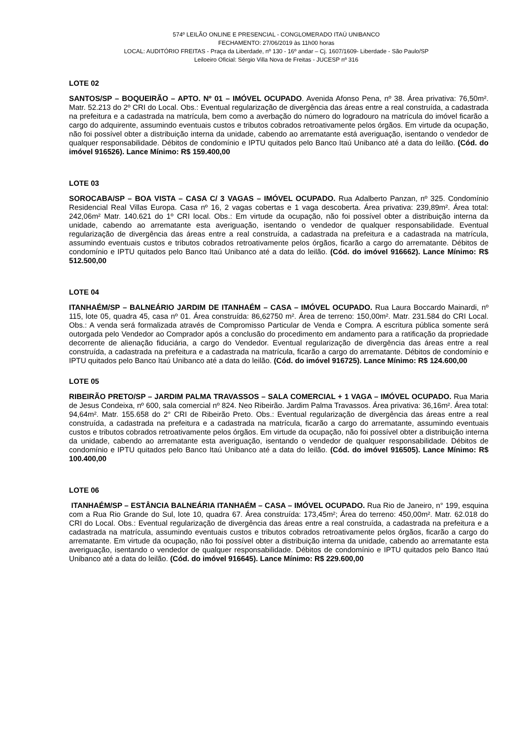574º LEILÃO ONLINE E PRESENCIAL - CONGLOMERADO ITAÚ UNIBANCO
FECHAMENTO: 27/06/2019 às 11h00 horas
LOCAL: AUDITÓRIO FREITAS - Praça da Liberdade, nº 130 - 16º andar – Cj. 1607/1609- Liberdade - São Paulo/SP
Leiloeiro Oficial: Sérgio Villa Nova de Freitas - JUCESP nº 316
LOTE 02
SANTOS/SP – BOQUEIRÃO – APTO. Nº 01 – IMÓVEL OCUPADO. Avenida Afonso Pena, nº 38. Área privativa: 76,50m². Matr. 52.213 do 2º CRI do Local. Obs.: Eventual regularização de divergência das áreas entre a real construída, a cadastrada na prefeitura e a cadastrada na matrícula, bem como a averbação do número do logradouro na matrícula do imóvel ficarão a cargo do adquirente, assumindo eventuais custos e tributos cobrados retroativamente pelos órgãos. Em virtude da ocupação, não foi possível obter a distribuição interna da unidade, cabendo ao arrematante está averiguação, isentando o vendedor de qualquer responsabilidade. Débitos de condomínio e IPTU quitados pelo Banco Itaú Unibanco até a data do leilão. (Cód. do imóvel 916526). Lance Mínimo: R$ 159.400,00
LOTE 03
SOROCABA/SP – BOA VISTA – CASA C/ 3 VAGAS – IMÓVEL OCUPADO. Rua Adalberto Panzan, nº 325. Condomínio Residencial Real Villas Europa. Casa nº 16, 2 vagas cobertas e 1 vaga descoberta. Área privativa: 239,89m². Área total: 242,06m² Matr. 140.621 do 1º CRI local. Obs.: Em virtude da ocupação, não foi possível obter a distribuição interna da unidade, cabendo ao arrematante esta averiguação, isentando o vendedor de qualquer responsabilidade. Eventual regularização de divergência das áreas entre a real construída, a cadastrada na prefeitura e a cadastrada na matrícula, assumindo eventuais custos e tributos cobrados retroativamente pelos órgãos, ficarão a cargo do arrematante. Débitos de condomínio e IPTU quitados pelo Banco Itaú Unibanco até a data do leilão. (Cód. do imóvel 916662). Lance Mínimo: R$ 512.500,00
LOTE 04
ITANHAÉM/SP – BALNEÁRIO JARDIM DE ITANHAÉM – CASA – IMÓVEL OCUPADO. Rua Laura Boccardo Mainardi, nº 115, lote 05, quadra 45, casa nº 01. Área construída: 86,62750 m². Área de terreno: 150,00m². Matr. 231.584 do CRI Local. Obs.: A venda será formalizada através de Compromisso Particular de Venda e Compra. A escritura pública somente será outorgada pelo Vendedor ao Comprador após a conclusão do procedimento em andamento para a ratificação da propriedade decorrente de alienação fiduciária, a cargo do Vendedor. Eventual regularização de divergência das áreas entre a real construída, a cadastrada na prefeitura e a cadastrada na matrícula, ficarão a cargo do arrematante. Débitos de condomínio e IPTU quitados pelo Banco Itaú Unibanco até a data do leilão. (Cód. do imóvel 916725). Lance Mínimo: R$ 124.600,00
LOTE 05
RIBEIRÃO PRETO/SP – JARDIM PALMA TRAVASSOS – SALA COMERCIAL + 1 VAGA – IMÓVEL OCUPADO. Rua Maria de Jesus Condeixa, nº 600, sala comercial nº 824. Neo Ribeirão. Jardim Palma Travassos. Área privativa: 36,16m². Área total: 94,64m². Matr. 155.658 do 2° CRI de Ribeirão Preto. Obs.: Eventual regularização de divergência das áreas entre a real construída, a cadastrada na prefeitura e a cadastrada na matrícula, ficarão a cargo do arrematante, assumindo eventuais custos e tributos cobrados retroativamente pelos órgãos. Em virtude da ocupação, não foi possível obter a distribuição interna da unidade, cabendo ao arrematante esta averiguação, isentando o vendedor de qualquer responsabilidade. Débitos de condomínio e IPTU quitados pelo Banco Itaú Unibanco até a data do leilão. (Cód. do imóvel 916505). Lance Mínimo: R$ 100.400,00
LOTE 06
ITANHAÉM/SP – ESTÂNCIA BALNEÁRIA ITANHAÉM – CASA – IMÓVEL OCUPADO. Rua Rio de Janeiro, n° 199, esquina com a Rua Rio Grande do Sul, lote 10, quadra 67. Área construída: 173,45m²; Área do terreno: 450,00m². Matr. 62.018 do CRI do Local. Obs.: Eventual regularização de divergência das áreas entre a real construída, a cadastrada na prefeitura e a cadastrada na matrícula, assumindo eventuais custos e tributos cobrados retroativamente pelos órgãos, ficarão a cargo do arrematante. Em virtude da ocupação, não foi possível obter a distribuição interna da unidade, cabendo ao arrematante esta averiguação, isentando o vendedor de qualquer responsabilidade. Débitos de condomínio e IPTU quitados pelo Banco Itaú Unibanco até a data do leilão. (Cód. do imóvel 916645). Lance Mínimo: R$ 229.600,00